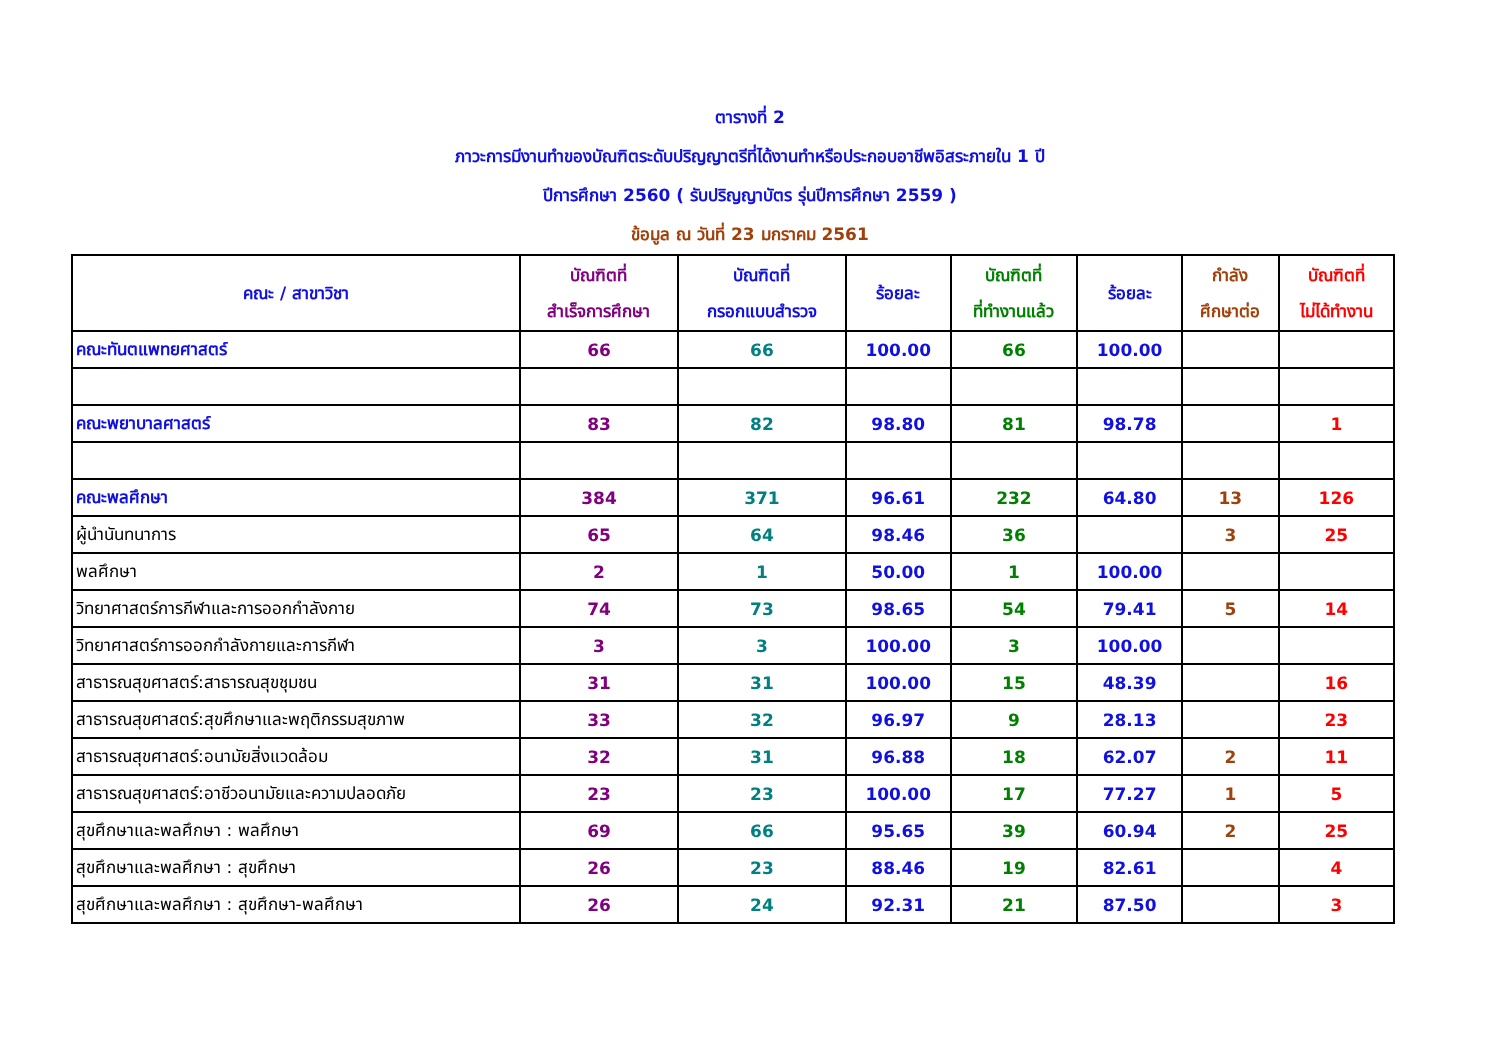ตารางที่ 2
ภาวะการมีงานทำของบัณฑิตระดับปริญญาตรีที่ได้งานทำหรือประกอบอาชีพอิสระภายใน 1 ปี
ปีการศึกษา 2560 ( รับปริญญาบัตร รุ่นปีการศึกษา 2559 )
ข้อมูล ณ วันที่ 23 มกราคม 2561
| คณะ / สาขาวิชา | บัณฑิตที่ สำเร็จการศึกษา | บัณฑิตที่ กรอกแบบสำรวจ | ร้อยละ | บัณฑิตที่ ที่ทำงานแล้ว | ร้อยละ | กำลัง ศึกษาต่อ | บัณฑิตที่ ไม่ได้ทำงาน |
| --- | --- | --- | --- | --- | --- | --- | --- |
| คณะทันตแพทยศาสตร์ | 66 | 66 | 100.00 | 66 | 100.00 | | |
| คณะพยาบาลศาสตร์ | 83 | 82 | 98.80 | 81 | 98.78 | | 1 |
| คณะพลศึกษา | 384 | 371 | 96.61 | 232 | 64.80 | 13 | 126 |
| ผู้นำนันทนาการ | 65 | 64 | 98.46 | 36 | | 3 | 25 |
| พลศึกษา | 2 | 1 | 50.00 | 1 | 100.00 | | |
| วิทยาศาสตร์การกีฬาและการออกกำลังกาย | 74 | 73 | 98.65 | 54 | 79.41 | 5 | 14 |
| วิทยาศาสตร์การออกกำลังกายและการกีฬา | 3 | 3 | 100.00 | 3 | 100.00 | | |
| สาธารณสุขศาสตร์:สาธารณสุขชุมชน | 31 | 31 | 100.00 | 15 | 48.39 | | 16 |
| สาธารณสุขศาสตร์:สุขศึกษาและพฤติกรรมสุขภาพ | 33 | 32 | 96.97 | 9 | 28.13 | | 23 |
| สาธารณสุขศาสตร์:อนามัยสิ่งแวดล้อม | 32 | 31 | 96.88 | 18 | 62.07 | 2 | 11 |
| สาธารณสุขศาสตร์:อาชีวอนามัยและความปลอดภัย | 23 | 23 | 100.00 | 17 | 77.27 | 1 | 5 |
| สุขศึกษาและพลศึกษา : พลศึกษา | 69 | 66 | 95.65 | 39 | 60.94 | 2 | 25 |
| สุขศึกษาและพลศึกษา : สุขศึกษา | 26 | 23 | 88.46 | 19 | 82.61 | | 4 |
| สุขศึกษาและพลศึกษา : สุขศึกษา-พลศึกษา | 26 | 24 | 92.31 | 21 | 87.50 | | 3 |